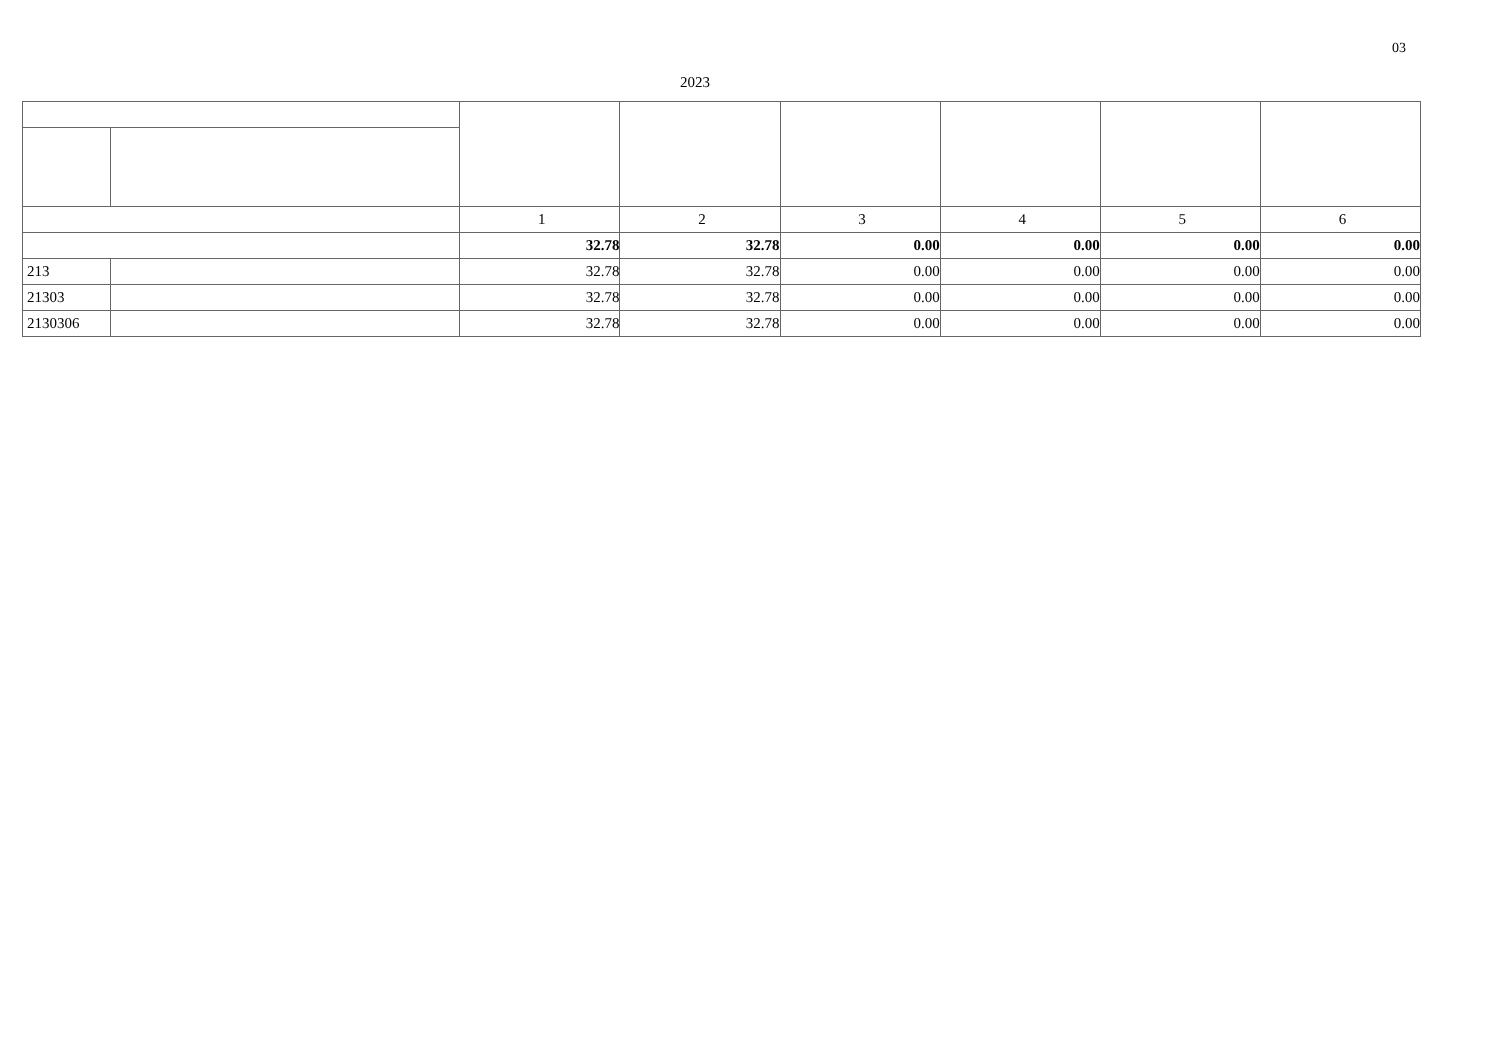03
2023
| | | 1 | 2 | 3 | 4 | 5 | 6 |
| | | 32.78 | 32.78 | 0.00 | 0.00 | 0.00 | 0.00 |
| 213 | | 32.78 | 32.78 | 0.00 | 0.00 | 0.00 | 0.00 |
| 21303 | | 32.78 | 32.78 | 0.00 | 0.00 | 0.00 | 0.00 |
| 2130306 | | 32.78 | 32.78 | 0.00 | 0.00 | 0.00 | 0.00 |